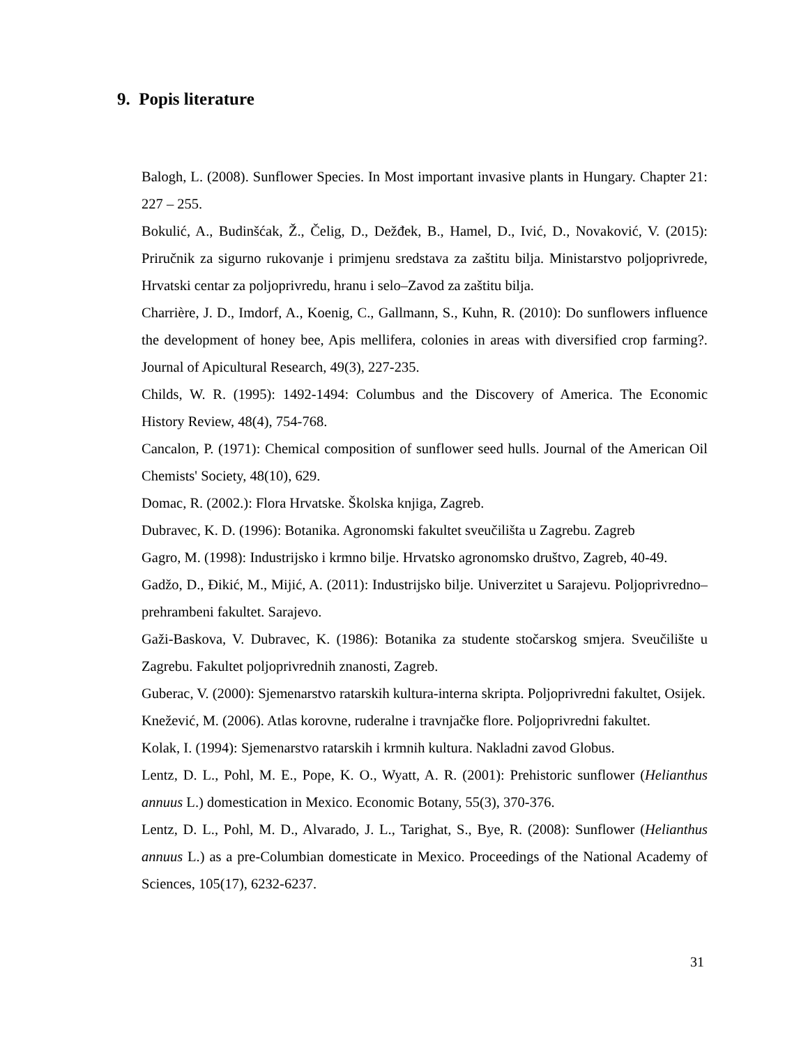9. Popis literature
Balogh, L. (2008). Sunflower Species. In Most important invasive plants in Hungary. Chapter 21: 227 – 255.
Bokulić, A., Budinšćak, Ž., Čelig, D., Dežđek, B., Hamel, D., Ivić, D., Novaković, V. (2015): Priručnik za sigurno rukovanje i primjenu sredstava za zaštitu bilja. Ministarstvo poljoprivrede, Hrvatski centar za poljoprivredu, hranu i selo–Zavod za zaštitu bilja.
Charrière, J. D., Imdorf, A., Koenig, C., Gallmann, S., Kuhn, R. (2010): Do sunflowers influence the development of honey bee, Apis mellifera, colonies in areas with diversified crop farming?. Journal of Apicultural Research, 49(3), 227-235.
Childs, W. R. (1995): 1492-1494: Columbus and the Discovery of America. The Economic History Review, 48(4), 754-768.
Cancalon, P. (1971): Chemical composition of sunflower seed hulls. Journal of the American Oil Chemists' Society, 48(10), 629.
Domac, R. (2002.): Flora Hrvatske. Školska knjiga, Zagreb.
Dubravec, K. D. (1996): Botanika. Agronomski fakultet sveučilišta u Zagrebu. Zagreb
Gagro, M. (1998): Industrijsko i krmno bilje. Hrvatsko agronomsko društvo, Zagreb, 40-49.
Gadžo, D., Đikić, M., Mijić, A. (2011): Industrijsko bilje. Univerzitet u Sarajevu. Poljoprivredno–prehrambeni fakultet. Sarajevo.
Gaži-Baskova, V. Dubravec, K. (1986): Botanika za studente stočarskog smjera. Sveučilište u Zagrebu. Fakultet poljoprivrednih znanosti, Zagreb.
Guberac, V. (2000): Sjemenarstvo ratarskih kultura-interna skripta. Poljoprivredni fakultet, Osijek.
Knežević, M. (2006). Atlas korovne, ruderalne i travnjačke flore. Poljoprivredni fakultet.
Kolak, I. (1994): Sjemenarstvo ratarskih i krmnih kultura. Nakladni zavod Globus.
Lentz, D. L., Pohl, M. E., Pope, K. O., Wyatt, A. R. (2001): Prehistoric sunflower (Helianthus annuus L.) domestication in Mexico. Economic Botany, 55(3), 370-376.
Lentz, D. L., Pohl, M. D., Alvarado, J. L., Tarighat, S., Bye, R. (2008): Sunflower (Helianthus annuus L.) as a pre-Columbian domesticate in Mexico. Proceedings of the National Academy of Sciences, 105(17), 6232-6237.
31